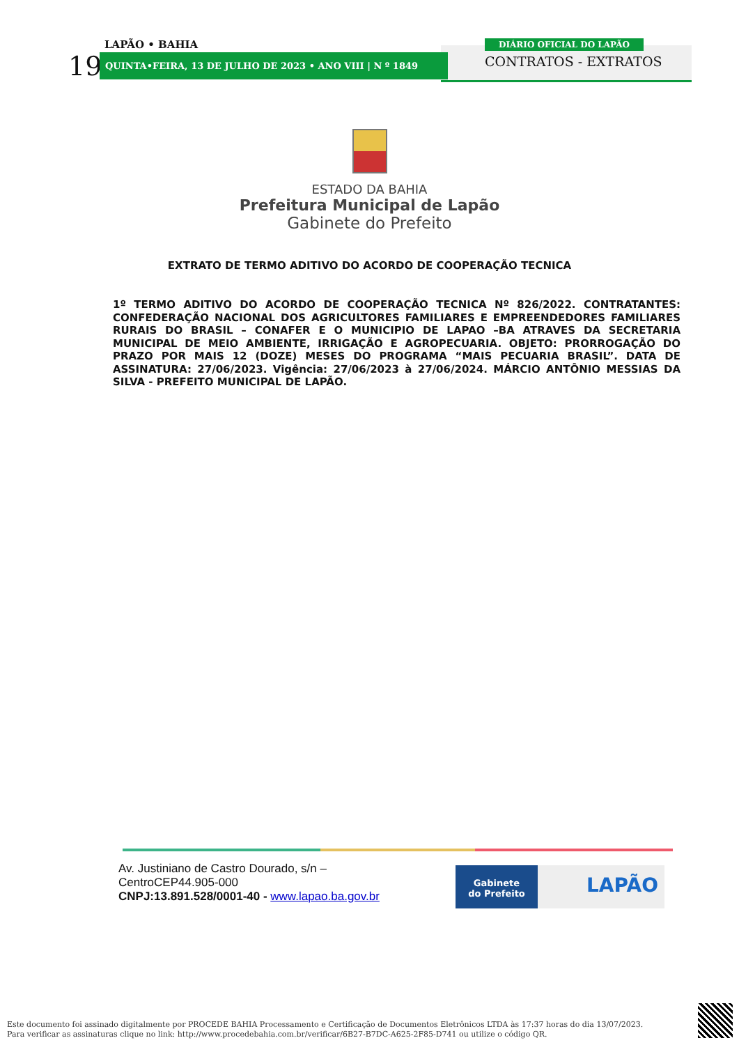LAPÃO • BAHIA
19 QUINTA•FEIRA, 13 DE JULHO DE 2023 • ANO VIII | N º 1849
DIÁRIO OFICIAL DO LAPÃO
CONTRATOS - EXTRATOS
ESTADO DA BAHIA
Prefeitura Municipal de Lapão
Gabinete do Prefeito
EXTRATO DE TERMO ADITIVO DO ACORDO DE COOPERAÇÃO TECNICA
1º TERMO ADITIVO DO ACORDO DE COOPERAÇÃO TECNICA Nº 826/2022. CONTRATANTES: CONFEDERAÇÃO NACIONAL DOS AGRICULTORES FAMILIARES E EMPREENDEDORES FAMILIARES RURAIS DO BRASIL – CONAFER E O MUNICIPIO DE LAPAO –BA ATRAVES DA SECRETARIA MUNICIPAL DE MEIO AMBIENTE, IRRIGAÇÃO E AGROPECUARIA. OBJETO: PRORROGAÇÃO DO PRAZO POR MAIS 12 (DOZE) MESES DO PROGRAMA “MAIS PECUARIA BRASIL”. DATA DE ASSINATURA: 27/06/2023. Vigência: 27/06/2023 à 27/06/2024. MÁRCIO ANTÔNIO MESSIAS DA SILVA - PREFEITO MUNICIPAL DE LAPÃO.
Av. Justiniano de Castro Dourado, s/n –
CentroCEP44.905-000
CNPJ:13.891.528/0001-40 - www.lapao.ba.gov.br
Gabinete
do Prefeito
LAPÃO
Este documento foi assinado digitalmente por PROCEDE BAHIA Processamento e Certificação de Documentos Eletrônicos LTDA às 17:37 horas do dia 13/07/2023.
Para verificar as assinaturas clique no link: http://www.procedebahia.com.br/verificar/6B27-B7DC-A625-2F85-D741 ou utilize o código QR.